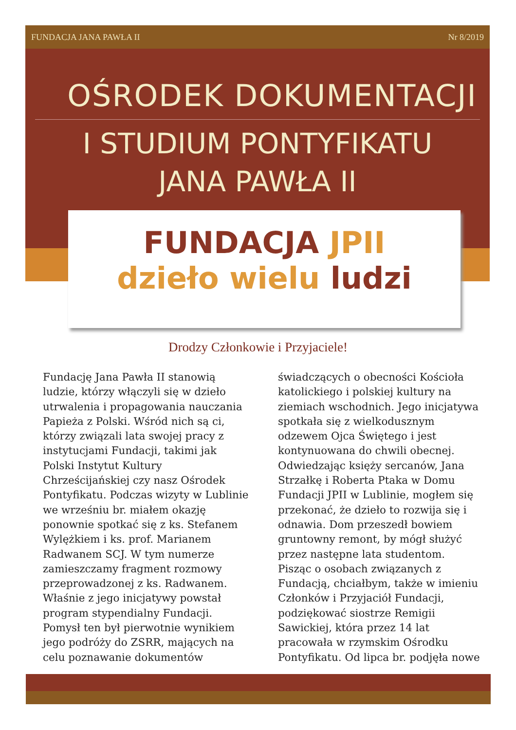FUNDACJA JANA PAWŁA II Nr 8/2019
OŚRODEK DOKUMENTACJI
I STUDIUM PONTYFIKATU
JANA PAWŁA II
FUNDACJA JPII
dzieło wielu ludzi
Drodzy Członkowie i Przyjaciele!
Fundację Jana Pawła II stanowią ludzie, którzy włączyli się w dzieło utrwalenia i propagowania nauczania Papieża z Polski. Wśród nich są ci, którzy związali lata swojej pracy z instytucjami Fundacji, takimi jak Polski Instytut Kultury Chrześcijańskiej czy nasz Ośrodek Pontyfikatu. Podczas wizyty w Lublinie we wrześniu br. miałem okazję ponownie spotkać się z ks. Stefanem Wylężkiem i ks. prof. Marianem Radwanem SCJ. W tym numerze zamieszczamy fragment rozmowy przeprowadzonej z ks. Radwanem. Właśnie z jego inicjatywy powstał program stypendialny Fundacji. Pomysł ten był pierwotnie wynikiem jego podróży do ZSRR, mających na celu poznawanie dokumentów świadczących o obecności Kościoła katolickiego i polskiej kultury na ziemiach wschodnich. Jego inicjatywa spotkała się z wielkodusznym odzewem Ojca Świętego i jest kontynuowana do chwili obecnej. Odwiedzając księży sercanów, Jana Strzałkę i Roberta Ptaka w Domu Fundacji JPII w Lublinie, mogłem się przekonać, że dzieło to rozwija się i odnawia. Dom przeszedł bowiem gruntowny remont, by mógł służyć przez następne lata studentom.
Pisząc o osobach związanych z Fundacją, chciałbym, także w imieniu Członków i Przyjaciół Fundacji, podziękować siostrze Remigii Sawickiej, która przez 14 lat pracowała w rzymskim Ośrodku Pontyfikatu. Od lipca br. podjęła nowe